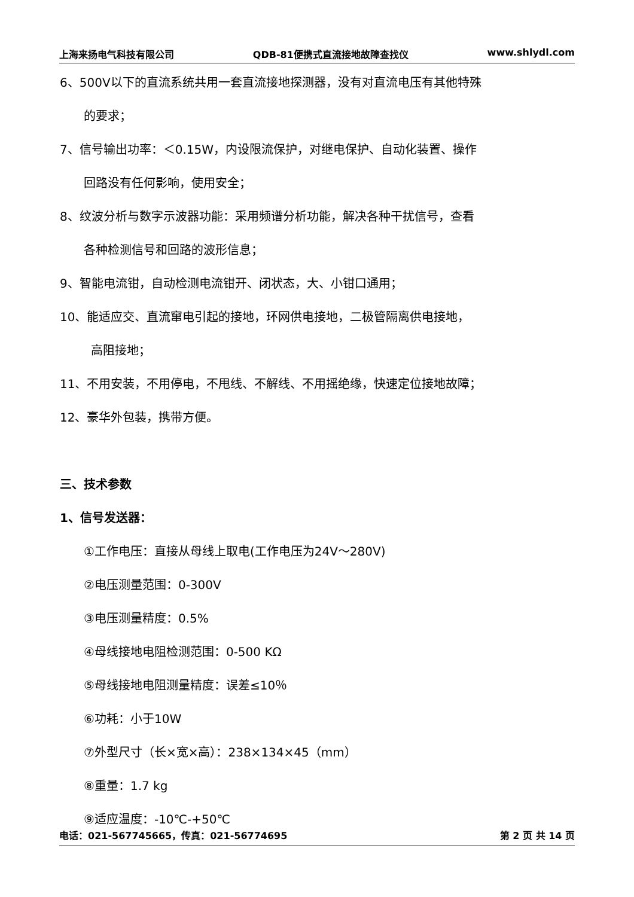上海来扬电气科技有限公司 QDB-81便携式直流接地故障查找仪 www.shlydl.com
6、500V以下的直流系统共用一套直流接地探测器，没有对直流电压有其他特殊
的要求；
7、信号输出功率：＜0.15W，内设限流保护，对继电保护、自动化装置、操作
回路没有任何影响，使用安全；
8、纹波分析与数字示波器功能：采用频谱分析功能，解决各种干扰信号，查看
各种检测信号和回路的波形信息；
9、智能电流钳，自动检测电流钳开、闭状态，大、小钳口通用；
10、能适应交、直流窜电引起的接地，环网供电接地，二极管隔离供电接地，
高阻接地；
11、不用安装，不用停电，不甩线、不解线、不用摇绝缘，快速定位接地故障；
12、豪华外包装，携带方便。
三、技术参数
1、信号发送器：
①工作电压：直接从母线上取电(工作电压为24V～280V)
②电压测量范围：0-300V
③电压测量精度：0.5%
④母线接地电阻检测范围：0-500 KΩ
⑤母线接地电阻测量精度：误差≤10％
⑥功耗：小于10W
⑦外型尺寸（长×宽×高）：238×134×45（mm）
⑧重量：1.7 kg
⑨适应温度：-10℃-+50℃
电话：021-567745665，传真：021-56774695 第 2 页 共 14 页